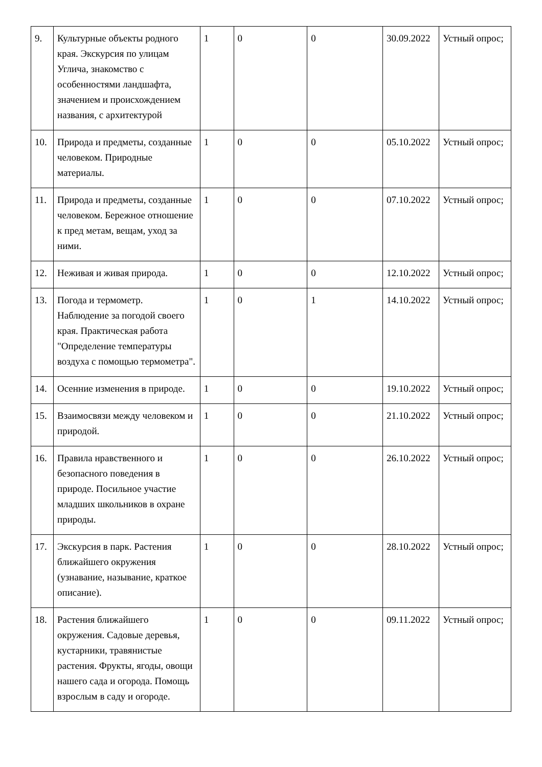| 9. | Культурные объекты родного края. Экскурсия по улицам Углича, знакомство с особенностями ландшафта, значением и происхождением названия, с архитектурой | 1 | 0 | 0 | 30.09.2022 | Устный опрос; |
| 10. | Природа и предметы, созданные человеком. Природные материалы. | 1 | 0 | 0 | 05.10.2022 | Устный опрос; |
| 11. | Природа и предметы, созданные человеком. Бережное отношение к пред метам, вещам, уход за ними. | 1 | 0 | 0 | 07.10.2022 | Устный опрос; |
| 12. | Неживая и живая природа. | 1 | 0 | 0 | 12.10.2022 | Устный опрос; |
| 13. | Погода и термометр. Наблюдение за погодой своего края. Практическая работа "Определение температуры воздуха с помощью термометра". | 1 | 0 | 1 | 14.10.2022 | Устный опрос; |
| 14. | Осенние изменения в природе. | 1 | 0 | 0 | 19.10.2022 | Устный опрос; |
| 15. | Взаимосвязи между человеком и природой. | 1 | 0 | 0 | 21.10.2022 | Устный опрос; |
| 16. | Правила нравственного и безопасного поведения в природе. Посильное участие младших школьников в охране природы. | 1 | 0 | 0 | 26.10.2022 | Устный опрос; |
| 17. | Экскурсия в парк. Растения ближайшего окружения (узнавание, называние, краткое описание). | 1 | 0 | 0 | 28.10.2022 | Устный опрос; |
| 18. | Растения ближайшего окружения. Садовые деревья, кустарники, травянистые растения. Фрукты, ягоды, овощи нашего сада и огорода. Помощь взрослым в саду и огороде. | 1 | 0 | 0 | 09.11.2022 | Устный опрос; |